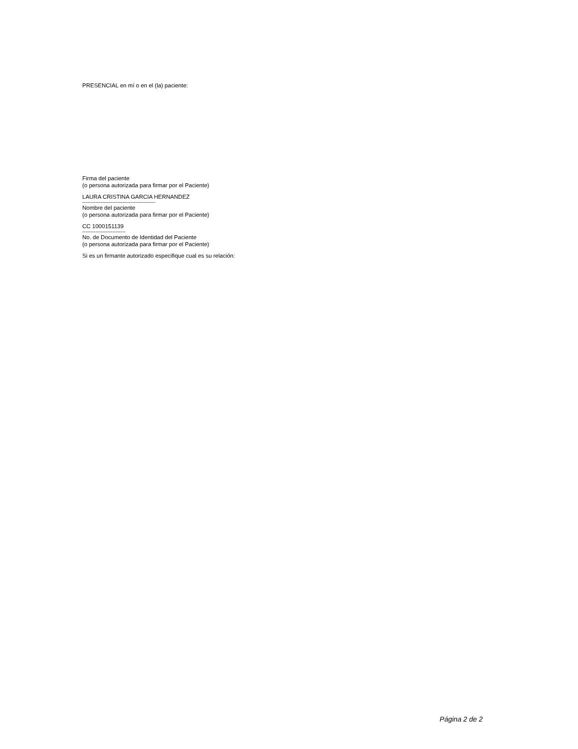PRESENCIAL en mí o en el (la) paciente:
Firma del paciente
(o persona autorizada para firmar por el Paciente)
LAURA CRISTINA GARCIA HERNANDEZ
--------------------------------------------
Nombre del paciente
(o persona autorizada para firmar por el Paciente)
CC 1000151139
--------------------------
No. de Documento de Identidad del Paciente
(o persona autorizada para firmar por el Paciente)
Si es un firmante autorizado especifique cual es su relación:
Página 2 de 2